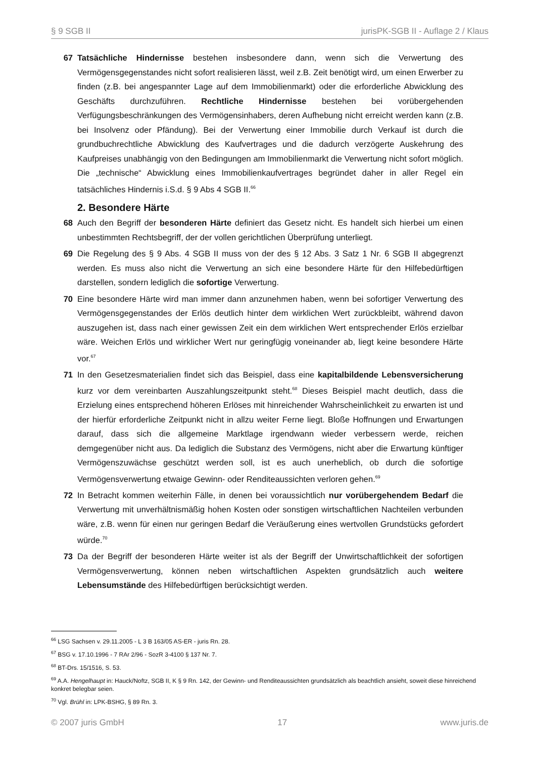§ 9 SGB II jurisPK-SGB II - Auflage 2 / Klaus
67 Tatsächliche Hindernisse bestehen insbesondere dann, wenn sich die Verwertung des Vermögensgegenstandes nicht sofort realisieren lässt, weil z.B. Zeit benötigt wird, um einen Erwerber zu finden (z.B. bei angespannter Lage auf dem Immobilienmarkt) oder die erforderliche Abwicklung des Geschäfts durchzuführen. Rechtliche Hindernisse bestehen bei vorübergehenden Verfügungsbeschränkungen des Vermögensinhabers, deren Aufhebung nicht erreicht werden kann (z.B. bei Insolvenz oder Pfändung). Bei der Verwertung einer Immobilie durch Verkauf ist durch die grundbuchrechtliche Abwicklung des Kaufvertrages und die dadurch verzögerte Auskehrung des Kaufpreises unabhängig von den Bedingungen am Immobilienmarkt die Verwertung nicht sofort möglich. Die „technische“ Abwicklung eines Immobilienkaufvertrages begründet daher in aller Regel ein tatsächliches Hindernis i.S.d. § 9 Abs 4 SGB II.<sup>66</sup>
2. Besondere Härte
68 Auch den Begriff der besonderen Härte definiert das Gesetz nicht. Es handelt sich hierbei um einen unbestimmten Rechtsbegriff, der der vollen gerichtlichen Überprüfung unterliegt.
69 Die Regelung des § 9 Abs. 4 SGB II muss von der des § 12 Abs. 3 Satz 1 Nr. 6 SGB II abgegrenzt werden. Es muss also nicht die Verwertung an sich eine besondere Härte für den Hilfebedürftigen darstellen, sondern lediglich die sofortige Verwertung.
70 Eine besondere Härte wird man immer dann anzunehmen haben, wenn bei sofortiger Verwertung des Vermögensgegenstandes der Erlös deutlich hinter dem wirklichen Wert zurückbleibt, während davon auszugehen ist, dass nach einer gewissen Zeit ein dem wirklichen Wert entsprechender Erlös erzielbar wäre. Weichen Erlös und wirklicher Wert nur geringfügig voneinander ab, liegt keine besondere Härte vor.<sup>67</sup>
71 In den Gesetzesmaterialien findet sich das Beispiel, dass eine kapitalbildende Lebensversicherung kurz vor dem vereinbarten Auszahlungszeitpunkt steht.<sup>68</sup> Dieses Beispiel macht deutlich, dass die Erzielung eines entsprechend höheren Erlöses mit hinreichender Wahrscheinlichkeit zu erwarten ist und der hierfür erforderliche Zeitpunkt nicht in allzu weiter Ferne liegt. Bloße Hoffnungen und Erwartungen darauf, dass sich die allgemeine Marktlage irgendwann wieder verbessern werde, reichen demgegenüber nicht aus. Da lediglich die Substanz des Vermögens, nicht aber die Erwartung künftiger Vermögenszuwächse geschützt werden soll, ist es auch unerheblich, ob durch die sofortige Vermögensverwertung etwaige Gewinn- oder Renditeaussichten verloren gehen.<sup>69</sup>
72 In Betracht kommen weiterhin Fälle, in denen bei voraussichtlich nur vorübergehendem Bedarf die Verwertung mit unverhältnismäßig hohen Kosten oder sonstigen wirtschaftlichen Nachteilen verbunden wäre, z.B. wenn für einen nur geringen Bedarf die Veräußerung eines wertvollen Grundstücks gefordert würde.<sup>70</sup>
73 Da der Begriff der besonderen Härte weiter ist als der Begriff der Unwirtschaftlichkeit der sofortigen Vermögensverwertung, können neben wirtschaftlichen Aspekten grundsätzlich auch weitere Lebensumstände des Hilfebedürftigen berücksichtigt werden.
<sup>66</sup> LSG Sachsen v. 29.11.2005 - L 3 B 163/05 AS-ER - juris Rn. 28.
<sup>67</sup> BSG v. 17.10.1996 - 7 RAr 2/96 - SozR 3-4100 § 137 Nr. 7.
<sup>68</sup> BT-Drs. 15/1516, S. 53.
<sup>69</sup> A.A. Hengelhaupt in: Hauck/Noftz, SGB II, K § 9 Rn. 142, der Gewinn- und Renditeaussichten grundsätzlich als beachtlich ansieht, soweit diese hinreichend konkret belegbar seien.
<sup>70</sup> Vgl. Brühl in: LPK-BSHG, § 89 Rn. 3.
© 2007 juris GmbH 17 www.juris.de